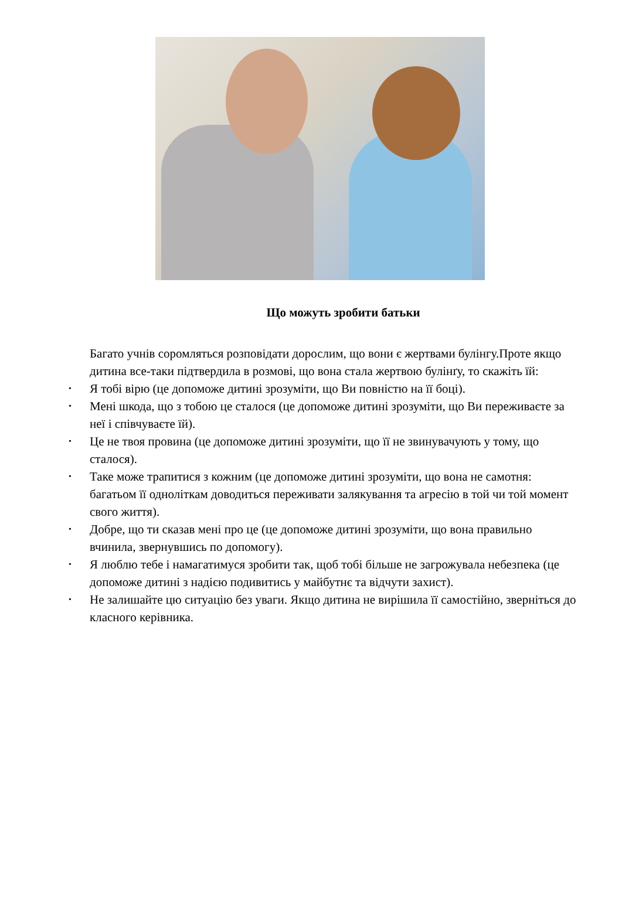Що можуть зробити батьки
Багато учнів соромляться розповідати дорослим, що вони є жертвами булінгу.Проте якщо дитина все-таки підтвердила в розмові, що вона стала жертвою булінґу, то скажіть їй:
• Я тобі вірю (це допоможе дитині зрозуміти, що Ви повністю на її боці).
• Мені шкода, що з тобою це сталося (це допоможе дитині зрозуміти, що Ви переживаєте за неї і співчуваєте їй).
• Це не твоя провина (це допоможе дитині зрозуміти, що її не звинувачують у тому, що сталося).
• Таке може трапитися з кожним (це допоможе дитині зрозуміти, що вона не самотня: багатьом її одноліткам доводиться переживати залякування та агресію в той чи той момент свого життя).
• Добре, що ти сказав мені про це (це допоможе дитині зрозуміти, що вона правильно вчинила, звернувшись по допомогу).
• Я люблю тебе і намагатимуся зробити так, щоб тобі більше не загрожувала небезпека (це допоможе дитині з надією подивитись у майбутнє та відчути захист).
• Не залишайте цю ситуацію без уваги. Якщо дитина не вирішила її самостійно, зверніться до класного керівника.